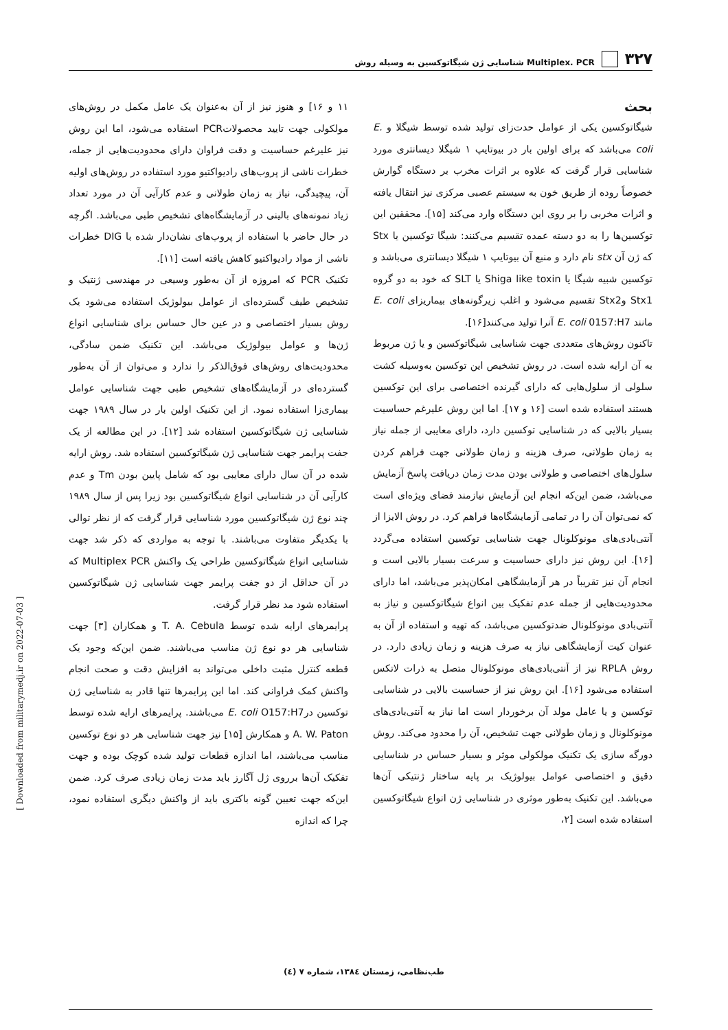۳۲۷ Multiplex. PCR شناسایی ژن شیگاتوکسین به وسیله روش
بحث
شیگاتوکسین یکی از عوامل حدت‌زای تولید شده توسط شیگلا و E. coli می‌باشد که برای اولین بار در بیوتایپ ۱ شیگلا دیسانتری مورد شناسایی قرار گرفت که علاوه بر اثرات مخرب بر دستگاه گوارش خصوصاً روده از طریق خون به سیستم عصبی مرکزی نیز انتقال یافته و اثرات مخربی را بر روی این دستگاه وارد می‌کند [۱۵]. محققین این توکسین‌ها را به دو دسته عمده تقسیم می‌کنند: شیگا توکسین یا Stx که ژن آن stx نام دارد و منبع آن بیوتایپ ۱ شیگلا دیسانتری می‌باشد و توکسین شبیه شیگا یا Shiga like toxin یا SLT که خود به دو گروه Stx1 وStx2 تقسیم می‌شود و اغلب زیرگونه‌های بیماریزای E. coli مانند E. coli 0157:H7 آنرا تولید می‌کنند[۱۶].
تاکنون روش‌های متعددی جهت شناسایی شیگاتوکسین و یا ژن مربوط به آن ارایه شده است. در روش تشخیص این توکسین به‌وسیله کشت سلولی از سلول‌هایی که دارای گیرنده اختصاصی برای این توکسین هستند استفاده شده است [۱۶ و ۱۷]. اما این روش علیرغم حساسیت بسیار بالایی که در شناسایی توکسین دارد، دارای معایبی از جمله نیاز به زمان طولانی، صرف هزینه و زمان طولانی جهت فراهم کردن سلول‌های اختصاصی و طولانی بودن مدت زمان دریافت پاسخ آزمایش می‌باشد، ضمن این‌که انجام این آزمایش نیازمند فضای ویژه‌ای است که نمی‌توان آن را در تمامی آزمایشگاه‌ها فراهم کرد. در روش الایزا از آنتی‌بادی‌های مونوکلونال جهت شناسایی توکسین استفاده می‌گردد [۱۶]. این روش نیز دارای حساسیت و سرعت بسیار بالایی است و انجام آن نیز تقریباً در هر آزمایشگاهی امکان‌پذیر می‌باشد، اما دارای محدودیت‌هایی از جمله عدم تفکیک بین انواع شیگاتوکسین و نیاز به آنتی‌بادی مونوکلونال ضدتوکسین می‌باشد، که تهیه و استفاده از آن به عنوان کیت آزمایشگاهی نیاز به صرف هزینه و زمان زیادی دارد. در روش RPLA نیز از آنتی‌بادی‌های مونوکلونال متصل به ذرات لاتکس استفاده می‌شود [۱۶]. این روش نیز از حساسیت بالایی در شناسایی توکسین و یا عامل مولد آن برخوردار است اما نیاز به آنتی‌بادی‌های مونوکلونال و زمان طولانی جهت تشخیص، آن را محدود می‌کند. روش دورگه سازی یک تکنیک مولکولی موثر و بسیار حساس در شناسایی دقیق و اختصاصی عوامل بیولوژیک بر پایه ساختار ژنتیکی آن‌ها می‌باشد. این تکنیک به‌طور موثری در شناسایی ژن انواع شیگاتوکسین استفاده شده است [۲،
۱۱ و ۱۶] و هنوز نیز از آن به‌عنوان یک عامل مکمل در روش‌های مولکولی جهت تایید محصولاتPCR استفاده می‌شود، اما این روش نیز علیرغم حساسیت و دقت فراوان دارای محدودیت‌هایی از جمله، خطرات ناشی از پروب‌های رادیواکتیو مورد استفاده در روش‌های اولیه آن، پیچیدگی، نیاز به زمان طولانی و عدم کارآیی آن در مورد تعداد زیاد نمونه‌های بالینی در آزمایشگاه‌های تشخیص طبی می‌باشد. اگرچه در حال حاضر با استفاده از پروب‌های نشان‌دار شده با DIG خطرات ناشی از مواد رادیواکتیو کاهش یافته است [۱۱].
تکنیک PCR که امروزه از آن به‌طور وسیعی در مهندسی ژنتیک و تشخیص طیف گسترده‌ای از عوامل بیولوژیک استفاده می‌شود یک روش بسیار اختصاصی و در عین حال حساس برای شناسایی انواع ژن‌ها و عوامل بیولوژیک می‌باشد. این تکنیک ضمن سادگی، محدودیت‌های روش‌های فوق‌الذکر را ندارد و می‌توان از آن به‌طور گسترده‌ای در آزمایشگاه‌های تشخیص طبی جهت شناسایی عوامل بیماری‌زا استفاده نمود. از این تکنیک اولین بار در سال ۱۹۸۹ جهت شناسایی ژن شیگاتوکسین استفاده شد [۱۲]. در این مطالعه از یک جفت پرایمر جهت شناسایی ژن شیگاتوکسین استفاده شد. روش ارایه شده در آن سال دارای معایبی بود که شامل پایین بودن Tm و عدم کارآیی آن در شناسایی انواع شیگاتوکسین بود زیرا پس از سال ۱۹۸۹ چند نوع ژن شیگاتوکسین مورد شناسایی قرار گرفت که از نظر توالی با یکدیگر متفاوت می‌باشند. با توجه به مواردی که ذکر شد جهت شناسایی انواع شیگاتوکسین طراحی یک واکنش Multiplex PCR که در آن حداقل از دو جفت پرایمر جهت شناسایی ژن شیگاتوکسین استفاده شود مد نظر قرار گرفت.
پرایمرهای ارایه شده توسط T. A. Cebula و همکاران [۳] جهت شناسایی هر دو نوع ژن مناسب می‌باشند. ضمن این‌که وجود یک قطعه کنترل مثبت داخلی می‌تواند به افزایش دقت و صحت انجام واکنش کمک فراوانی کند. اما این پرایمرها تنها قادر به شناسایی ژن توکسین درE. coli O157:H7 می‌باشند. پرایمرهای ارایه شده توسط A. W. Paton و همکارش [۱۵] نیز جهت شناسایی هر دو نوع توکسین مناسب می‌باشند، اما اندازه قطعات تولید شده کوچک بوده و جهت تفکیک آن‌ها برروی ژل آگارز باید مدت زمان زیادی صرف کرد. ضمن این‌که جهت تعیین گونه باکتری باید از واکنش دیگری استفاده نمود، چرا که اندازه
[ Downloaded from militarymedj.ir on 2022-07-03 ]
طب‌نظامی، زمستان ۱۳۸٤، شماره ۷ (٤)